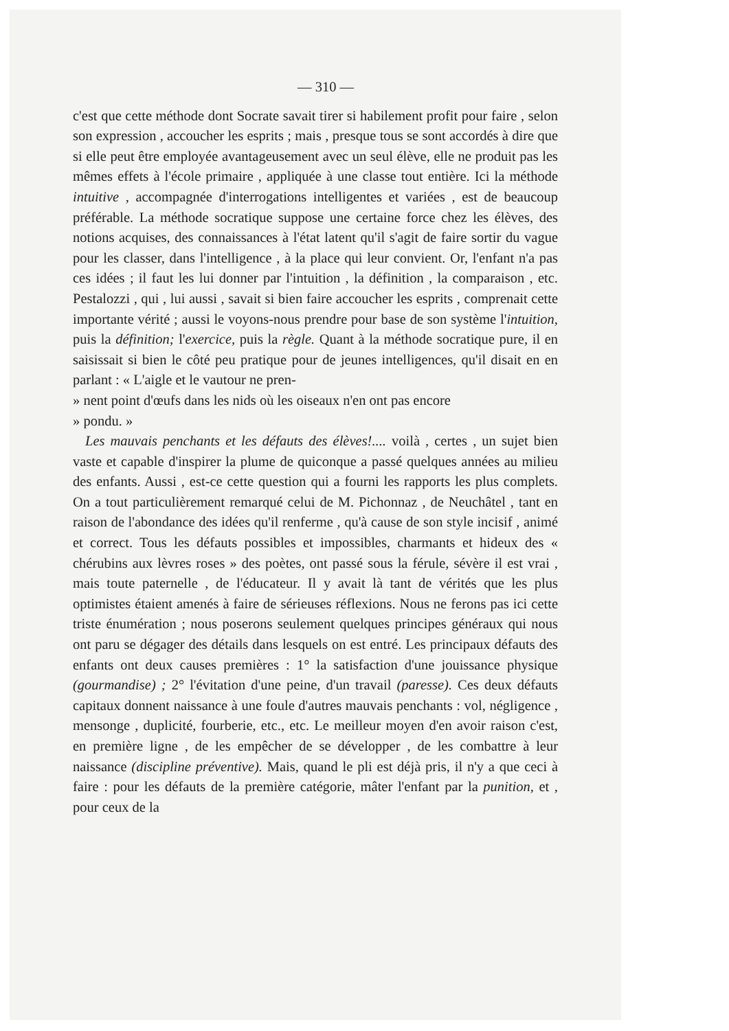— 310 —
c'est que cette méthode dont Socrate savait tirer si habilement profit pour faire , selon son expression , accoucher les esprits ; mais , presque tous se sont accordés à dire que si elle peut être employée avantageusement avec un seul élève, elle ne produit pas les mêmes effets à l'école primaire , appliquée à une classe tout entière. Ici la méthode intuitive , accompagnée d'interrogations intelligentes et variées , est de beaucoup préférable. La méthode socratique suppose une certaine force chez les élèves, des notions acquises, des connaissances à l'état latent qu'il s'agit de faire sortir du vague pour les classer, dans l'intelligence , à la place qui leur convient. Or, l'enfant n'a pas ces idées ; il faut les lui donner par l'intuition , la définition , la comparaison , etc. Pestalozzi , qui , lui aussi , savait si bien faire accoucher les esprits , comprenait cette importante vérité ; aussi le voyons-nous prendre pour base de son système l'intuition, puis la définition; l'exercice, puis la règle. Quant à la méthode socratique pure, il en saisissait si bien le côté peu pratique pour de jeunes intelligences, qu'il disait en en parlant : « L'aigle et le vautour ne pren-
» nent point d'œufs dans les nids où les oiseaux n'en ont pas encore
» pondu. »
Les mauvais penchants et les défauts des élèves!.... voilà , certes , un sujet bien vaste et capable d'inspirer la plume de quiconque a passé quelques années au milieu des enfants. Aussi , est-ce cette question qui a fourni les rapports les plus complets. On a tout particulièrement remarqué celui de M. Pichonnaz , de Neuchâtel , tant en raison de l'abondance des idées qu'il renferme , qu'à cause de son style incisif , animé et correct. Tous les défauts possibles et impossibles, charmants et hideux des « chérubins aux lèvres roses » des poètes, ont passé sous la férule, sévère il est vrai , mais toute paternelle , de l'éducateur. Il y avait là tant de vérités que les plus optimistes étaient amenés à faire de sérieuses réflexions. Nous ne ferons pas ici cette triste énumération ; nous poserons seulement quelques principes généraux qui nous ont paru se dégager des détails dans lesquels on est entré. Les principaux défauts des enfants ont deux causes premières : 1° la satisfaction d'une jouissance physique (gourmandise) ; 2° l'évitation d'une peine, d'un travail (paresse). Ces deux défauts capitaux donnent naissance à une foule d'autres mauvais penchants : vol, négligence , mensonge , duplicité, fourberie, etc., etc. Le meilleur moyen d'en avoir raison c'est, en première ligne , de les empêcher de se développer , de les combattre à leur naissance (discipline préventive). Mais, quand le pli est déjà pris, il n'y a que ceci à faire : pour les défauts de la première catégorie, mâter l'enfant par la punition, et , pour ceux de la